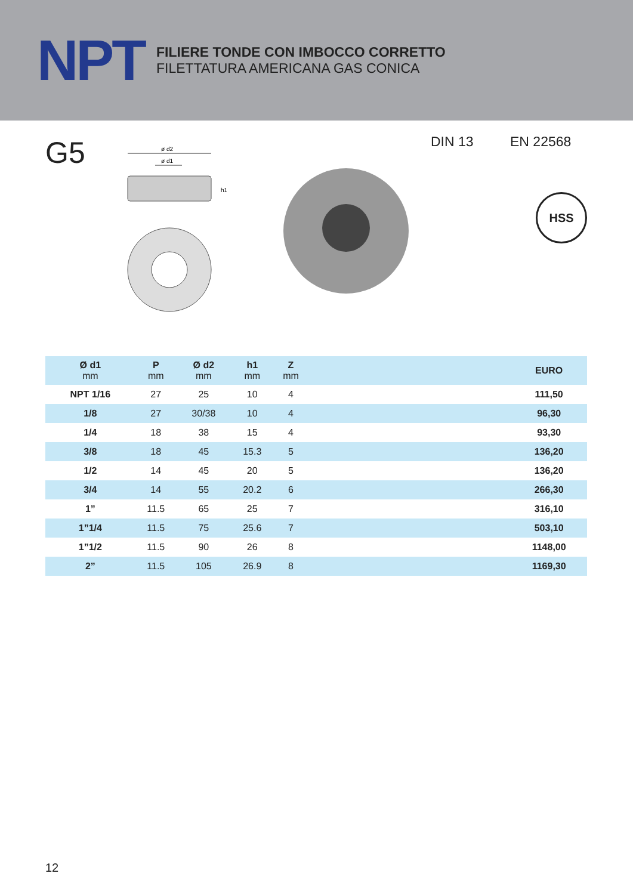NPT
FILIERE TONDE CON IMBOCCO CORRETTO
FILETTATURA AMERICANA GAS CONICA
G5
ø d2
ø d1
h1
DIN 13 EN 22568
HSS
| Ø d1 mm | P mm | Ø d2 mm | h1 mm | Z mm | | EURO |
| --- | --- | --- | --- | --- | --- | --- |
| NPT 1/16 | 27 | 25 | 10 | 4 | | 111,50 |
| 1/8 | 27 | 30/38 | 10 | 4 | | 96,30 |
| 1/4 | 18 | 38 | 15 | 4 | | 93,30 |
| 3/8 | 18 | 45 | 15.3 | 5 | | 136,20 |
| 1/2 | 14 | 45 | 20 | 5 | | 136,20 |
| 3/4 | 14 | 55 | 20.2 | 6 | | 266,30 |
| 1” | 11.5 | 65 | 25 | 7 | | 316,10 |
| 1”1/4 | 11.5 | 75 | 25.6 | 7 | | 503,10 |
| 1”1/2 | 11.5 | 90 | 26 | 8 | | 1148,00 |
| 2” | 11.5 | 105 | 26.9 | 8 | | 1169,30 |
12